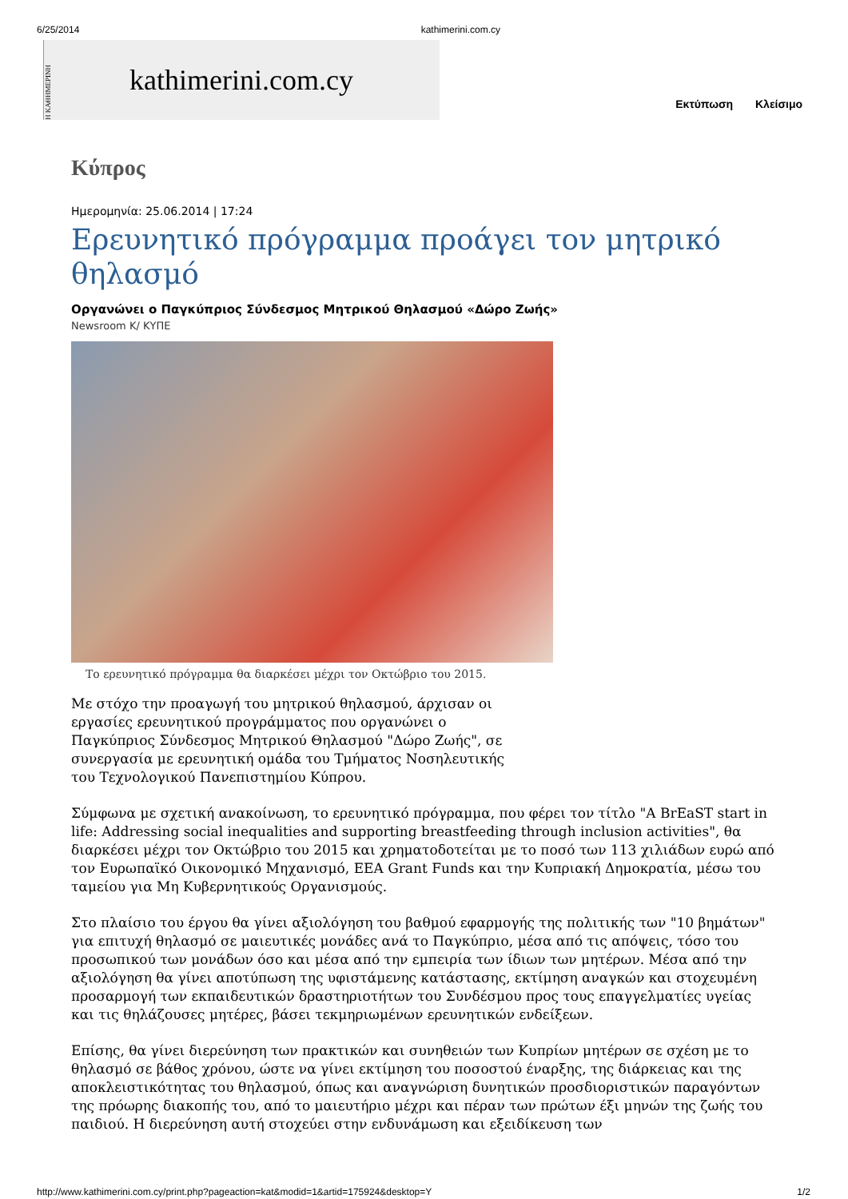6/25/2014 kathimerini.com.cy
Η ΚΑΘΗΜΕΡΙΝΗ
kathimerini.com.cy
Εκτύπωση Κλείσιμο
Κύπρος
Ημερομηνία: 25.06.2014 | 17:24
Ερευνητικό πρόγραμμα προάγει τον μητρικό θηλασμό
Οργανώνει ο Παγκύπριος Σύνδεσμος Μητρικού Θηλασμού «Δώρο Ζωής»
Newsroom K/ ΚΥΠΕ
Το ερευνητικό πρόγραμμα θα διαρκέσει μέχρι τον Οκτώβριο του 2015.
Με στόχο την προαγωγή του μητρικού θηλασμού, άρχισαν οι εργασίες ερευνητικού προγράμματος που οργανώνει ο Παγκύπριος Σύνδεσμος Μητρικού Θηλασμού "Δώρο Ζωής", σε συνεργασία με ερευνητική ομάδα του Τμήματος Νοσηλευτικής του Τεχνολογικού Πανεπιστημίου Κύπρου.
Σύμφωνα με σχετική ανακοίνωση, το ερευνητικό πρόγραμμα, που φέρει τον τίτλο "A BrEaST start in life: Addressing social inequalities and supporting breastfeeding through inclusion activities", θα διαρκέσει μέχρι τον Οκτώβριο του 2015 και χρηματοδοτείται με το ποσό των 113 χιλιάδων ευρώ από τον Ευρωπαϊκό Οικονομικό Μηχανισμό, EEA Grant Funds και την Κυπριακή Δημοκρατία, μέσω του ταμείου για Μη Κυβερνητικούς Οργανισμούς.
Στο πλαίσιο του έργου θα γίνει αξιολόγηση του βαθμού εφαρμογής της πολιτικής των "10 βημάτων" για επιτυχή θηλασμό σε μαιευτικές μονάδες ανά το Παγκύπριο, μέσα από τις απόψεις, τόσο του προσωπικού των μονάδων όσο και μέσα από την εμπειρία των ίδιων των μητέρων. Μέσα από την αξιολόγηση θα γίνει αποτύπωση της υφιστάμενης κατάστασης, εκτίμηση αναγκών και στοχευμένη προσαρμογή των εκπαιδευτικών δραστηριοτήτων του Συνδέσμου προς τους επαγγελματίες υγείας και τις θηλάζουσες μητέρες, βάσει τεκμηριωμένων ερευνητικών ενδείξεων.
Επίσης, θα γίνει διερεύνηση των πρακτικών και συνηθειών των Κυπρίων μητέρων σε σχέση με το θηλασμό σε βάθος χρόνου, ώστε να γίνει εκτίμηση του ποσοστού έναρξης, της διάρκειας και της αποκλειστικότητας του θηλασμού, όπως και αναγνώριση δυνητικών προσδιοριστικών παραγόντων της πρόωρης διακοπής του, από το μαιευτήριο μέχρι και πέραν των πρώτων έξι μηνών της ζωής του παιδιού. Η διερεύνηση αυτή στοχεύει στην ενδυνάμωση και εξειδίκευση των
http://www.kathimerini.com.cy/print.php?pageaction=kat&modid=1&artid=175924&desktop=Y 1/2